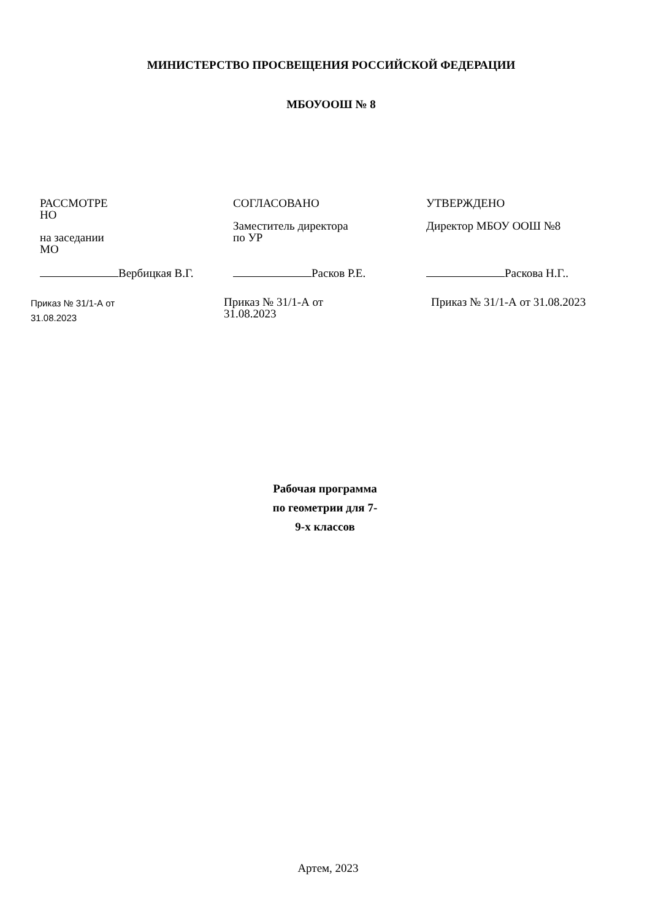МИНИСТЕРСТВО ПРОСВЕЩЕНИЯ РОССИЙСКОЙ ФЕДЕРАЦИИ
МБОУООШ № 8
РАССМОТРЕ
НО
на заседании
МО
Вербицкая В.Г.
Приказ № 31/1-А от
31.08.2023
СОГЛАСОВАНО
Заместитель директора
по УР
Расков Р.Е.
Приказ № 31/1-А от
31.08.2023
УТВЕРЖДЕНО
Директор МБОУ ООШ №8
Раскова Н.Г..
Приказ № 31/1-А от 31.08.2023
Рабочая программа
по геометрии для 7-
9-х классов
Артем, 2023